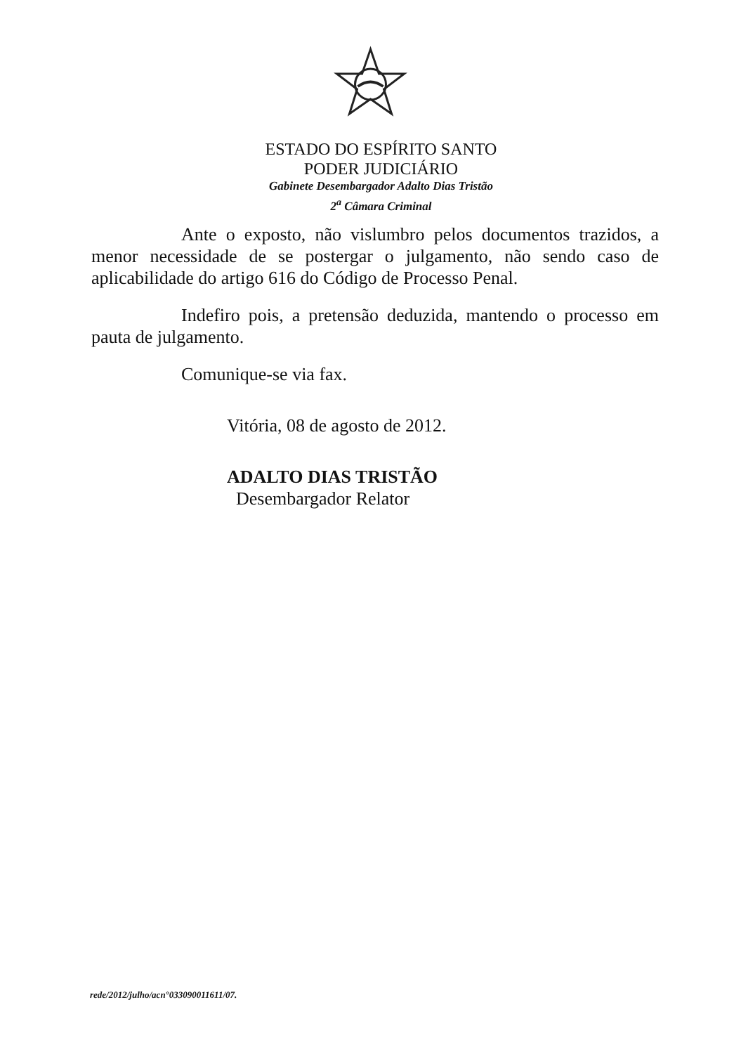ESTADO DO ESPÍRITO SANTO
PODER JUDICIÁRIO
Gabinete Desembargador Adalto Dias Tristão
2<sup>a</sup> Câmara Criminal
Ante o exposto, não vislumbro pelos documentos trazidos, a menor necessidade de se postergar o julgamento, não sendo caso de aplicabilidade do artigo 616 do Código de Processo Penal.
Indefiro pois, a pretensão deduzida, mantendo o processo em pauta de julgamento.
Comunique-se via fax.
Vitória, 08 de agosto de 2012.
ADALTO DIAS TRISTÃO
Desembargador Relator
rede/2012/julho/acn°033090011611/07.